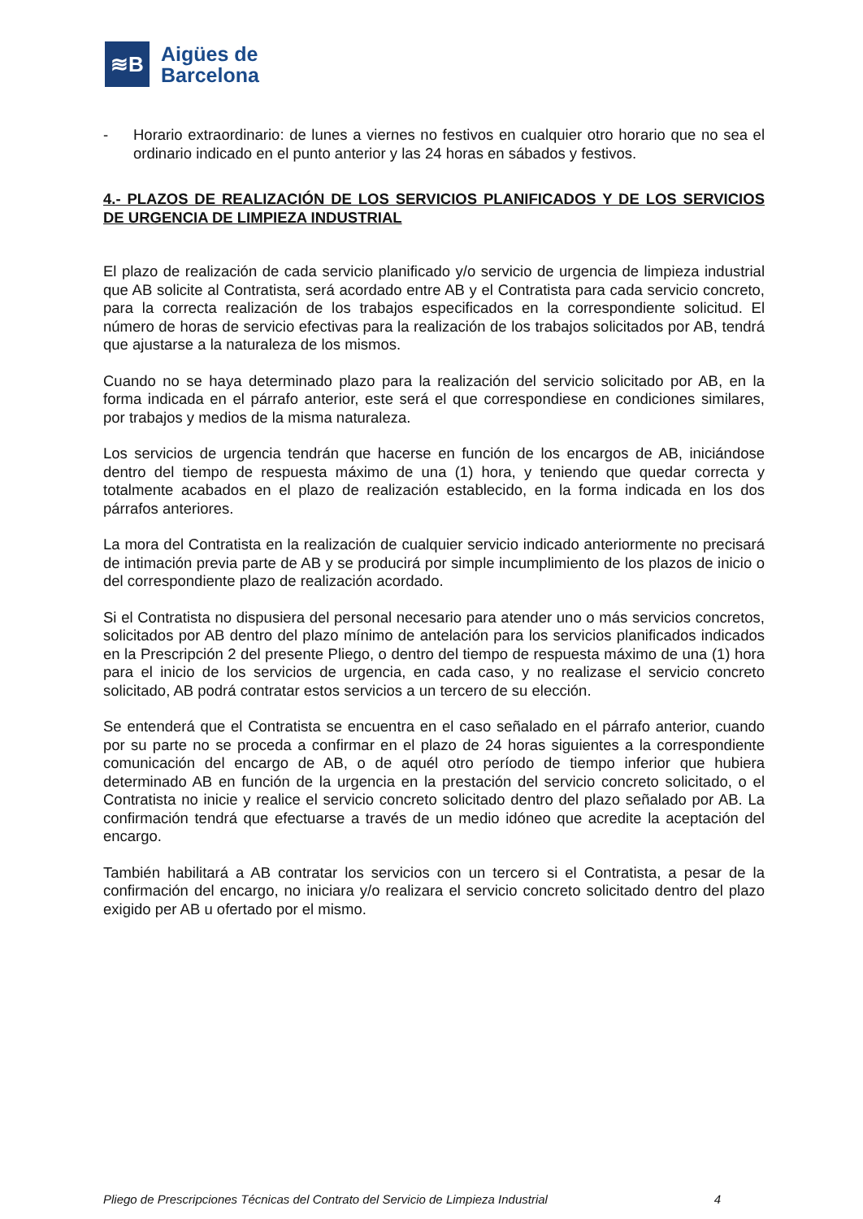≋B
Aigües de
Barcelona
- Horario extraordinario: de lunes a viernes no festivos en cualquier otro horario que no sea el ordinario indicado en el punto anterior y las 24 horas en sábados y festivos.
4.- PLAZOS DE REALIZACIÓN DE LOS SERVICIOS PLANIFICADOS Y DE LOS SERVICIOS DE URGENCIA DE LIMPIEZA INDUSTRIAL
El plazo de realización de cada servicio planificado y/o servicio de urgencia de limpieza industrial que AB solicite al Contratista, será acordado entre AB y el Contratista para cada servicio concreto, para la correcta realización de los trabajos especificados en la correspondiente solicitud. El número de horas de servicio efectivas para la realización de los trabajos solicitados por AB, tendrá que ajustarse a la naturaleza de los mismos.
Cuando no se haya determinado plazo para la realización del servicio solicitado por AB, en la forma indicada en el párrafo anterior, este será el que correspondiese en condiciones similares, por trabajos y medios de la misma naturaleza.
Los servicios de urgencia tendrán que hacerse en función de los encargos de AB, iniciándose dentro del tiempo de respuesta máximo de una (1) hora, y teniendo que quedar correcta y totalmente acabados en el plazo de realización establecido, en la forma indicada en los dos párrafos anteriores.
La mora del Contratista en la realización de cualquier servicio indicado anteriormente no precisará de intimación previa parte de AB y se producirá por simple incumplimiento de los plazos de inicio o del correspondiente plazo de realización acordado.
Si el Contratista no dispusiera del personal necesario para atender uno o más servicios concretos, solicitados por AB dentro del plazo mínimo de antelación para los servicios planificados indicados en la Prescripción 2 del presente Pliego, o dentro del tiempo de respuesta máximo de una (1) hora para el inicio de los servicios de urgencia, en cada caso, y no realizase el servicio concreto solicitado, AB podrá contratar estos servicios a un tercero de su elección.
Se entenderá que el Contratista se encuentra en el caso señalado en el párrafo anterior, cuando por su parte no se proceda a confirmar en el plazo de 24 horas siguientes a la correspondiente comunicación del encargo de AB, o de aquél otro período de tiempo inferior que hubiera determinado AB en función de la urgencia en la prestación del servicio concreto solicitado, o el Contratista no inicie y realice el servicio concreto solicitado dentro del plazo señalado por AB. La confirmación tendrá que efectuarse a través de un medio idóneo que acredite la aceptación del encargo.
También habilitará a AB contratar los servicios con un tercero si el Contratista, a pesar de la confirmación del encargo, no iniciara y/o realizara el servicio concreto solicitado dentro del plazo exigido per AB u ofertado por el mismo.
Pliego de Prescripciones Técnicas del Contrato del Servicio de Limpieza Industrial 4